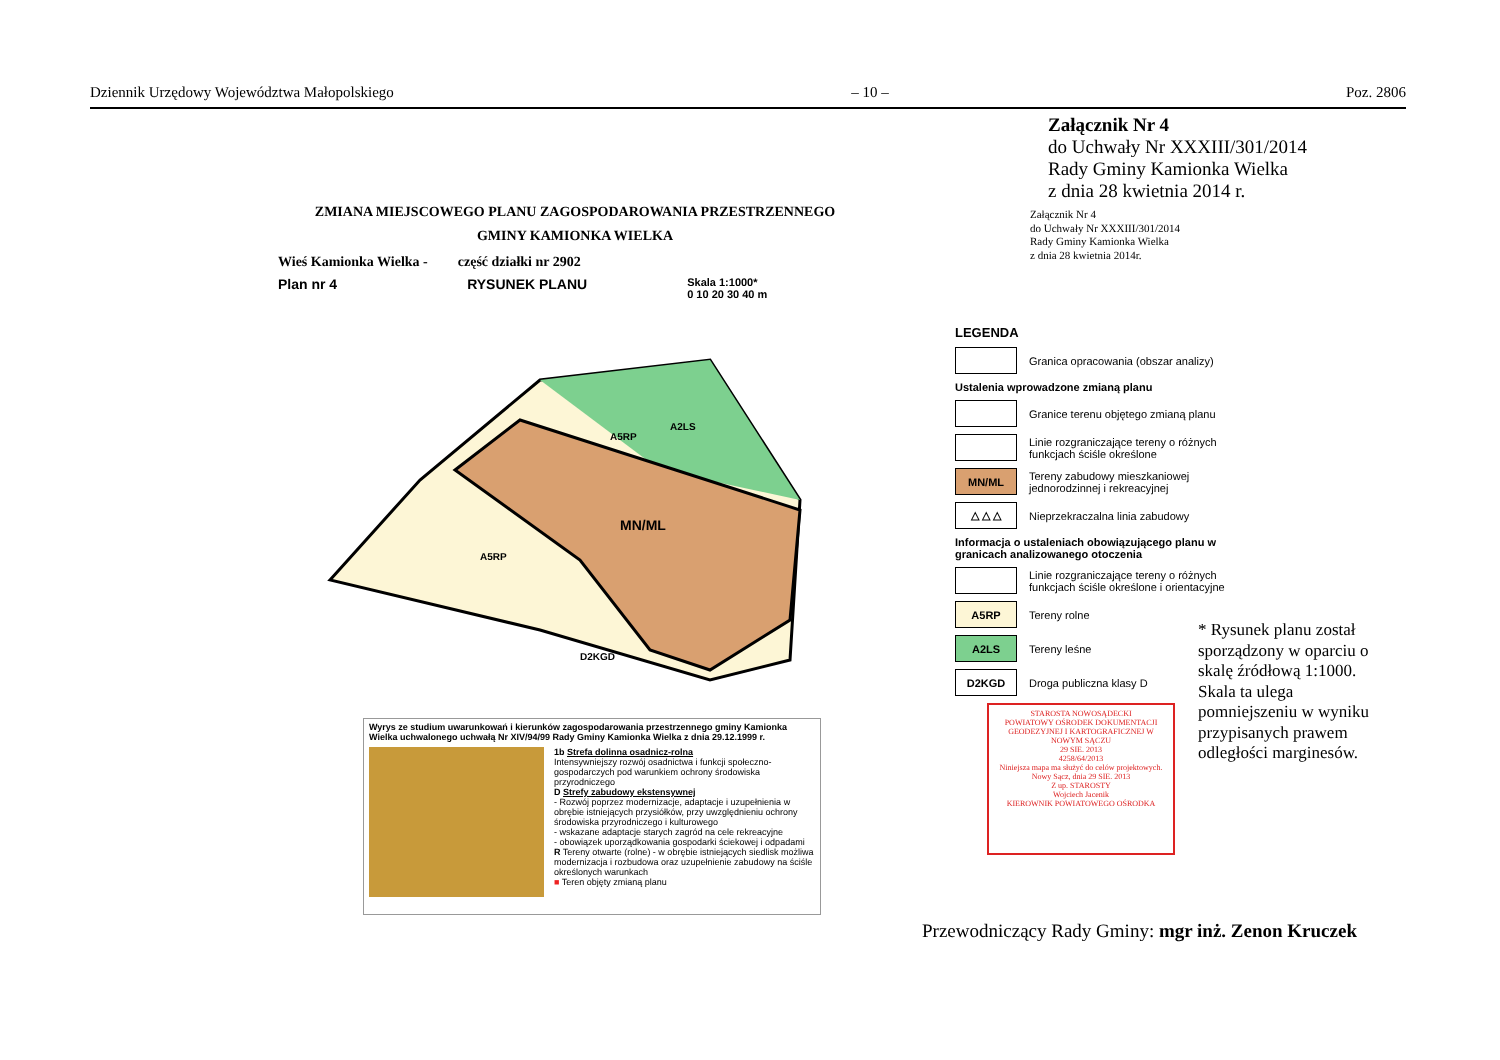Dziennik Urzędowy Województwa Małopolskiego – 10 – Poz. 2806
Załącznik Nr 4
do Uchwały Nr XXXIII/301/2014
Rady Gminy Kamionka Wielka
z dnia 28 kwietnia 2014 r.
Załącznik Nr 4
do Uchwały Nr XXXIII/301/2014
Rady Gminy Kamionka Wielka
z dnia 28 kwietnia 2014r.
ZMIANA MIEJSCOWEGO PLANU ZAGOSPODAROWANIA PRZESTRZENNEGO
GMINY KAMIONKA WIELKA
Wieś Kamionka Wielka - część działki nr 2902
Plan nr 4 RYSUNEK PLANU Skala 1:1000*
0 10 20 30 40 m
MN/ML
A2LS
A5RP
A5RP
D2KGD
LEGENDA
Granica opracowania (obszar analizy)
Ustalenia wprowadzone zmianą planu
Granice terenu objętego zmianą planu
Linie rozgraniczające tereny o różnych funkcjach ściśle określone
MN/ML
Tereny zabudowy mieszkaniowej jednorodzinnej i rekreacyjnej
△ △ △
Nieprzekraczalna linia zabudowy
Informacja o ustaleniach obowiązującego planu w granicach analizowanego otoczenia
Linie rozgraniczające tereny o różnych funkcjach ściśle określone i orientacyjne
A5RP
Tereny rolne
A2LS
Tereny leśne
D2KGD
Droga publiczna klasy D
* Rysunek planu został sporządzony w oparciu o skalę źródłową 1:1000. Skala ta ulega pomniejszeniu w wyniku przypisanych prawem odległości marginesów.
Wyrys ze studium uwarunkowań i kierunków zagospodarowania przestrzennego gminy Kamionka Wielka uchwalonego uchwałą Nr XIV/94/99 Rady Gminy Kamionka Wielka z dnia 29.12.1999 r.
1b Strefa dolinna osadnicz-rolna
Intensywniejszy rozwój osadnictwa i funkcji społeczno-gospodarczych pod warunkiem ochrony środowiska przyrodniczego
D Strefy zabudowy ekstensywnej
- Rozwój poprzez modernizacje, adaptacje i uzupełnienia w obrębie istniejących przysiółków, przy uwzględnieniu ochrony środowiska przyrodniczego i kulturowego
- wskazane adaptacje starych zagród na cele rekreacyjne
- obowiązek uporządkowania gospodarki ściekowej i odpadami
R Tereny otwarte (rolne) - w obrębie istniejących siedlisk możliwa modernizacja i rozbudowa oraz uzupełnienie zabudowy na ściśle określonych warunkach
■ Teren objęty zmianą planu
STAROSTA NOWOSĄDECKI
POWIATOWY OŚRODEK DOKUMENTACJI GEODEZYJNEJ I KARTOGRAFICZNEJ W NOWYM SĄCZU
29 SIE. 2013
4258/64/2013
Niniejsza mapa ma służyć do celów projektowych.
Nowy Sącz, dnia 29 SIE. 2013
Z up. STAROSTY
Wojciech Jacenik
KIEROWNIK POWIATOWEGO OŚRODKA
Przewodniczący Rady Gminy: mgr inż. Zenon Kruczek